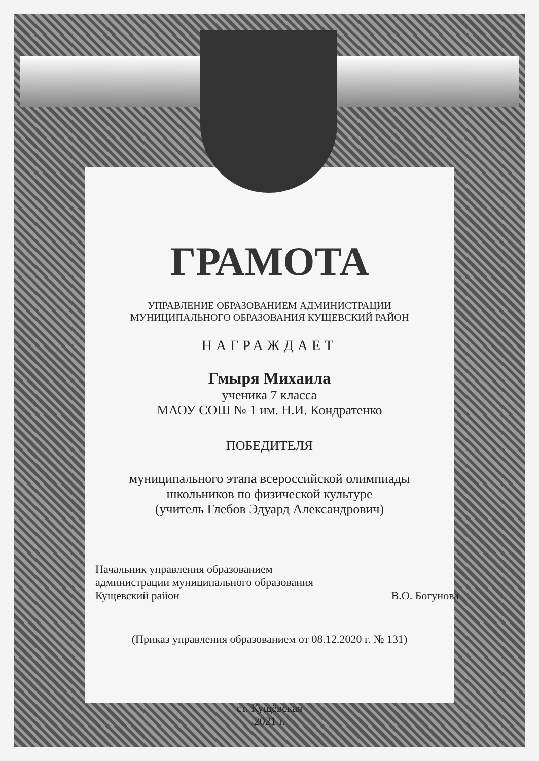ГРАМОТА
УПРАВЛЕНИЕ ОБРАЗОВАНИЕМ АДМИНИСТРАЦИИ
МУНИЦИПАЛЬНОГО ОБРАЗОВАНИЯ КУЩЕВСКИЙ РАЙОН
НАГРАЖДАЕТ
Гмыря Михаила
ученика 7 класса
МАОУ СОШ № 1 им. Н.И. Кондратенко
ПОБЕДИТЕЛЯ
муниципального этапа всероссийской олимпиады
школьников по физической культуре
(учитель Глебов Эдуард Александрович)
Начальник управления образованием
администрации муниципального образования
Кущевский район В.О. Богунова
(Приказ управления образованием от 08.12.2020 г. № 131)
ст. Кущёвская
2021 г.